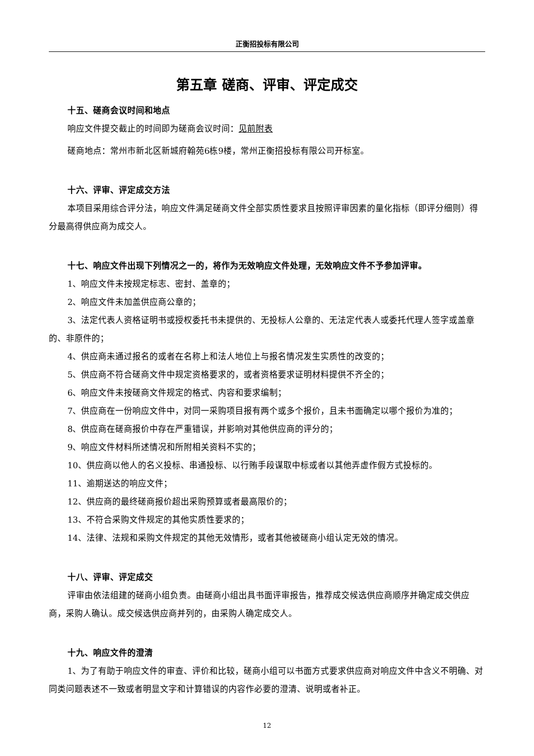正衡招投标有限公司
第五章 磋商、评审、评定成交
十五、磋商会议时间和地点
响应文件提交截止的时间即为磋商会议时间：见前附表
磋商地点：常州市新北区新城府翰苑6栋9楼，常州正衡招投标有限公司开标室。
十六、评审、评定成交方法
本项目采用综合评分法，响应文件满足磋商文件全部实质性要求且按照评审因素的量化指标（即评分细则）得分最高得供应商为成交人。
十七、响应文件出现下列情况之一的，将作为无效响应文件处理，无效响应文件不予参加评审。
1、响应文件未按规定标志、密封、盖章的；
2、响应文件未加盖供应商公章的；
3、法定代表人资格证明书或授权委托书未提供的、无投标人公章的、无法定代表人或委托代理人签字或盖章的、非原件的；
4、供应商未通过报名的或者在名称上和法人地位上与报名情况发生实质性的改变的；
5、供应商不符合磋商文件中规定资格要求的，或者资格要求证明材料提供不齐全的；
6、响应文件未按磋商文件规定的格式、内容和要求编制；
7、供应商在一份响应文件中，对同一采购项目报有两个或多个报价，且未书面确定以哪个报价为准的；
8、供应商在磋商报价中存在严重错误，并影响对其他供应商的评分的；
9、响应文件材料所述情况和所附相关资料不实的；
10、供应商以他人的名义投标、串通投标、以行贿手段谋取中标或者以其他弄虚作假方式投标的。
11、逾期送达的响应文件；
12、供应商的最终磋商报价超出采购预算或者最高限价的；
13、不符合采购文件规定的其他实质性要求的；
14、法律、法规和采购文件规定的其他无效情形，或者其他被磋商小组认定无效的情况。
十八、评审、评定成交
评审由依法组建的磋商小组负责。由磋商小组出具书面评审报告，推荐成交候选供应商顺序并确定成交供应商，采购人确认。成交候选供应商并列的，由采购人确定成交人。
十九、响应文件的澄清
1、为了有助于响应文件的审查、评价和比较，磋商小组可以书面方式要求供应商对响应文件中含义不明确、对同类问题表述不一致或者明显文字和计算错误的内容作必要的澄清、说明或者补正。
12